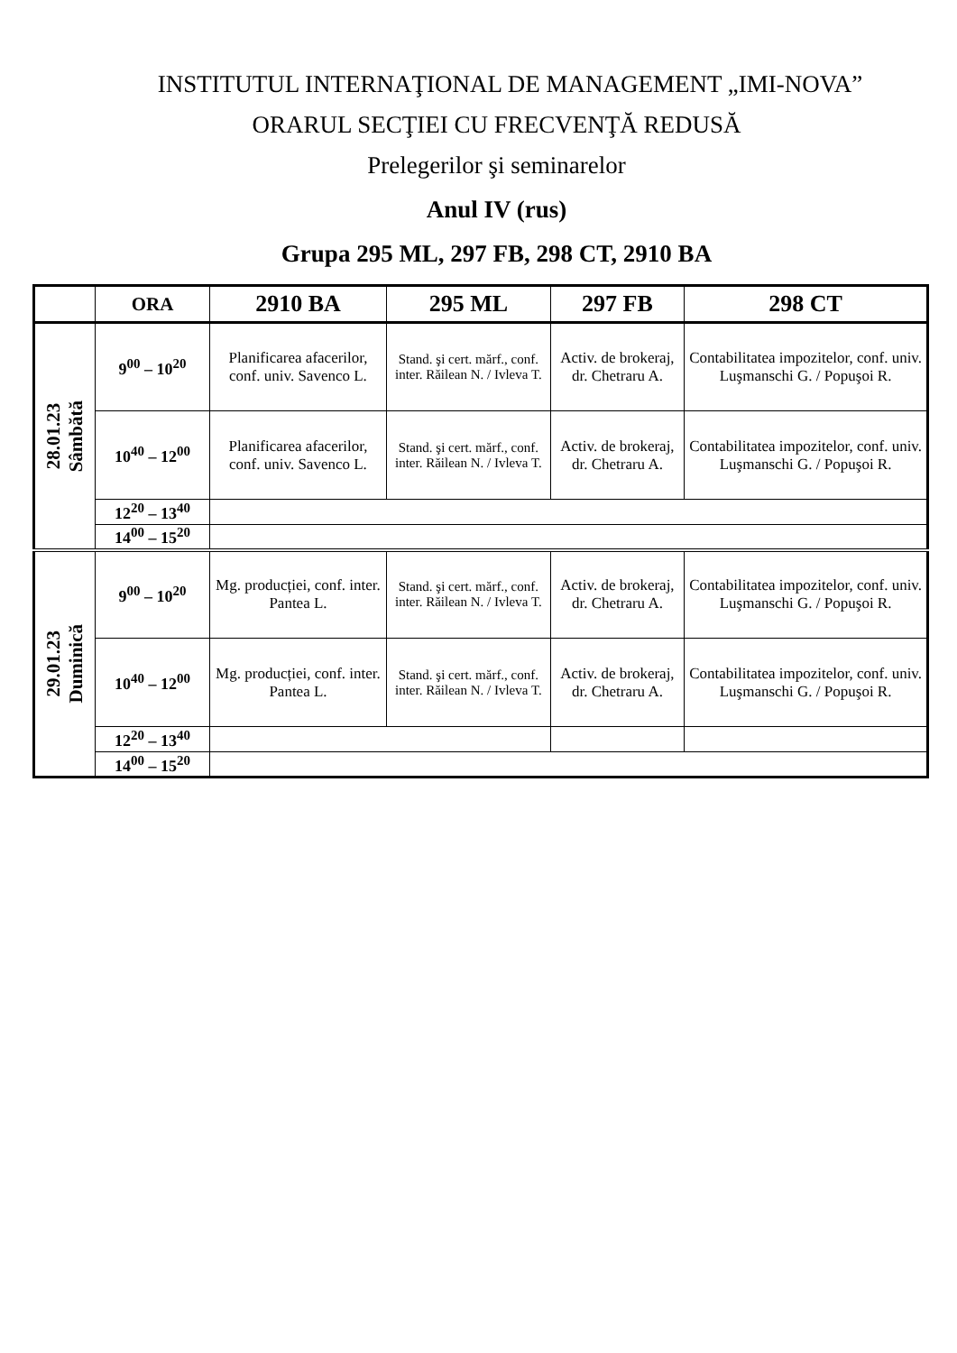INSTITUTUL INTERNAŢIONAL DE MANAGEMENT „IMI-NOVA”
ORARUL SECŢIEI CU FRECVENŢĂ REDUSĂ
Prelegerilor şi seminarelor
Anul IV (rus)
Grupa 295 ML, 297 FB, 298 CT, 2910 BA
| | ORA | 2910 BA | 295 ML | 297 FB | 298 CT |
| --- | --- | --- | --- | --- | --- |
| 28.01.23 Sâmbătă | 9<sup>00</sup> – 10<sup>20</sup> | Planificarea afacerilor, conf. univ. Savenco L. | Stand. şi cert. mărf., conf. inter. Răilean N. / Ivleva T. | Activ. de brokeraj, dr. Chetraru A. | Contabilitatea impozitelor, conf. univ. Luşmanschi G. / Popuşoi R. |
| | 10<sup>40</sup> – 12<sup>00</sup> | Planificarea afacerilor, conf. univ. Savenco L. | Stand. şi cert. mărf., conf. inter. Răilean N. / Ivleva T. | Activ. de brokeraj, dr. Chetraru A. | Contabilitatea impozitelor, conf. univ. Luşmanschi G. / Popuşoi R. |
| | 12<sup>20</sup> – 13<sup>40</sup> | | | | |
| | 14<sup>00</sup> – 15<sup>20</sup> | | | | |
| 29.01.23 Duminică | 9<sup>00</sup> – 10<sup>20</sup> | Mg. producției, conf. inter. Pantea L. | Stand. şi cert. mărf., conf. inter. Răilean N. / Ivleva T. | Activ. de brokeraj, dr. Chetraru A. | Contabilitatea impozitelor, conf. univ. Luşmanschi G. / Popuşoi R. |
| | 10<sup>40</sup> – 12<sup>00</sup> | Mg. producției, conf. inter. Pantea L. | Stand. şi cert. mărf., conf. inter. Răilean N. / Ivleva T. | Activ. de brokeraj, dr. Chetraru A. | Contabilitatea impozitelor, conf. univ. Luşmanschi G. / Popuşoi R. |
| | 12<sup>20</sup> – 13<sup>40</sup> | | | | |
| | 14<sup>00</sup> – 15<sup>20</sup> | | | | |